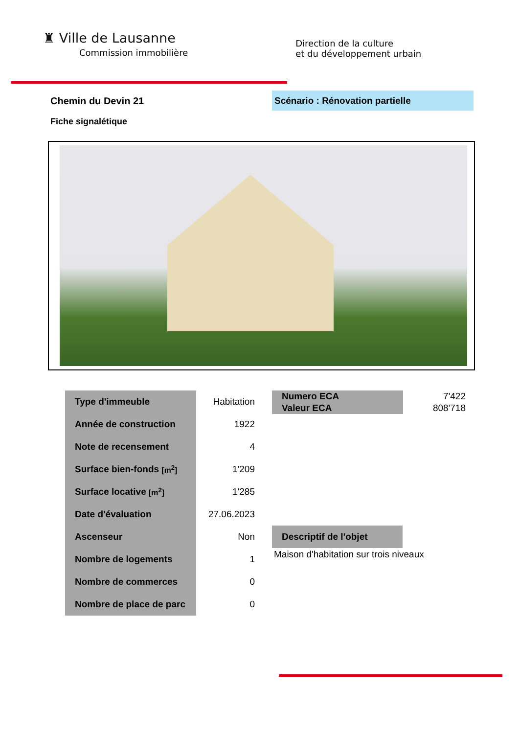♜ Ville de Lausanne
Commission immobilière
Direction de la culture
et du développement urbain
Chemin du Devin 21 Scénario : Rénovation partielle
Fiche signalétique
| Type d'immeuble | Habitation |
| Année de construction | 1922 |
| Note de recensement | 4 |
| Surface bien-fonds [m<sup>2</sup>] | 1'209 |
| Surface locative [m<sup>2</sup>] | 1'285 |
| Date d'évaluation | 27.06.2023 |
| Ascenseur | Non |
| Nombre de logements | 1 |
| Nombre de commerces | 0 |
| Nombre de place de parc | 0 |
| Numero ECA | 7'422 |
| Valeur ECA | 808'718 |
Descriptif de l'objet
Maison d'habitation sur trois niveaux